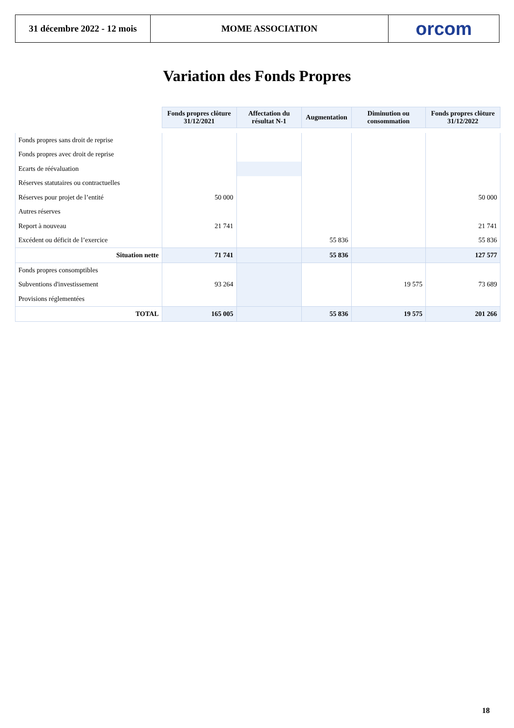31 décembre 2022 - 12 mois
MOME ASSOCIATION
orcom
Variation des Fonds Propres
| | Fonds propres clôture 31/12/2021 | Affectation du résultat N-1 | Augmentation | Diminution ou consommation | Fonds propres clôture 31/12/2022 |
| Fonds propres sans droit de reprise | | | | | |
| Fonds propres avec droit de reprise | | | | | |
| Ecarts de réévaluation | | | | | |
| Réserves statutaires ou contractuelles | | | | | |
| Réserves pour projet de l’entité | 50 000 | | | | 50 000 |
| Autres réserves | | | | | |
| Report à nouveau | 21 741 | | | | 21 741 |
| Excédent ou déficit de l’exercice | | | 55 836 | | 55 836 |
| Situation nette | 71 741 | | 55 836 | | 127 577 |
| Fonds propres consomptibles | | | | | |
| Subventions d'investissement | 93 264 | | | 19 575 | 73 689 |
| Provisions réglementées | | | | | |
| TOTAL | 165 005 | | 55 836 | 19 575 | 201 266 |
18